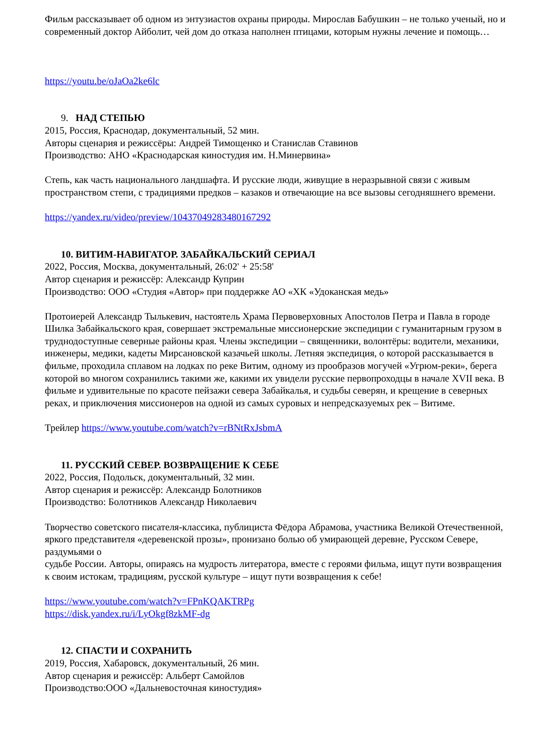Фильм рассказывает об одном из энтузиастов охраны природы. Мирослав Бабушкин – не только ученый, но и современный доктор Айболит, чей дом до отказа наполнен птицами, которым нужны лечение и помощь…
https://youtu.be/oJaOa2ke6lc
9. НАД СТЕПЬЮ
2015, Россия, Краснодар, документальный, 52 мин.
Авторы сценария и режиссёры: Андрей Тимощенко и Станислав Ставинов
Производство: АНО «Краснодарская киностудия им. Н.Минервина»
Степь, как часть национального ландшафта. И русские люди, живущие в неразрывной связи с живым пространством степи, с традициями предков – казаков и отвечающие на все вызовы сегодняшнего времени.
https://yandex.ru/video/preview/10437049283480167292
10. ВИТИМ-НАВИГАТОР. ЗАБАЙКАЛЬСКИЙ СЕРИАЛ
2022, Россия, Москва, документальный, 26:02' + 25:58'
Автор сценария и режиссёр: Александр Куприн
Производство: ООО «Студия «Автор» при поддержке АО «ХК «Удоканская медь»
Протоиерей Александр Тылькевич, настоятель Храма Первоверховных Апостолов Петра и Павла в городе Шилка Забайкальского края, совершает экстремальные миссионерские экспедиции с гуманитарным грузом в труднодоступные северные районы края. Члены экспедиции – священники, волонтёры: водители, механики, инженеры, медики, кадеты Мирсановской казачьей школы. Летняя экспедиция, о которой рассказывается в фильме, проходила сплавом на лодках по реке Витим, одному из прообразов могучей «Угрюм-реки», берега которой во многом сохранились такими же, какими их увидели русские первопроходцы в начале XVII века. В фильме и удивительные по красоте пейзажи севера Забайкалья, и судьбы северян, и крещение в северных реках, и приключения миссионеров на одной из самых суровых и непредсказуемых рек – Витиме.
Трейлер https://www.youtube.com/watch?v=rBNtRxJsbmA
11. РУССКИЙ СЕВЕР. ВОЗВРАЩЕНИЕ К СЕБЕ
2022, Россия, Подольск, документальный, 32 мин.
Автор сценария и режиссёр: Александр Болотников
Производство: Болотников Александр Николаевич
Творчество советского писателя-классика, публициста Фёдора Абрамова, участника Великой Отечественной, яркого представителя «деревенской прозы», пронизано болью об умирающей деревне, Русском Севере, раздумьями о
судьбе России. Авторы, опираясь на мудрость литератора, вместе с героями фильма, ищут пути возвращения к своим истокам, традициям, русской культуре – ищут пути возвращения к себе!
https://www.youtube.com/watch?v=FPnKQAKTRPg
https://disk.yandex.ru/i/LyOkgf8zkMF-dg
12. СПАСТИ И СОХРАНИТЬ
2019, Россия, Хабаровск, документальный, 26 мин.
Автор сценария и режиссёр: Альберт Самойлов
Производство:ООО «Дальневосточная киностудия»